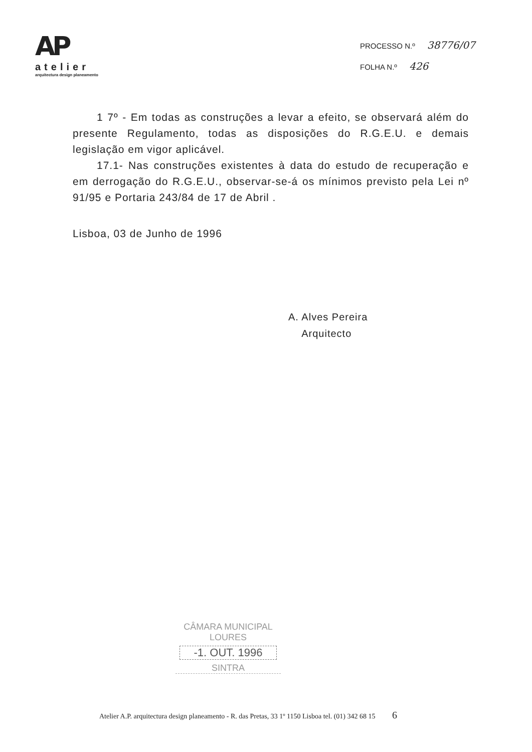AP
atelier
arquitectura design planeamento
PROCESSO N.º 38776/07
FOLHA N.º 426
1 7º - Em todas as construções a levar a efeito, se observará além do presente Regulamento, todas as disposições do R.G.E.U. e demais legislação em vigor aplicável.
17.1- Nas construções existentes à data do estudo de recuperação e em derrogação do R.G.E.U., observar-se-á os mínimos previsto pela Lei nº 91/95 e Portaria 243/84 de 17 de Abril .
Lisboa, 03 de Junho de 1996
A. Alves Pereira
Arquitecto
CÂMARA MUNICIPAL
LOURES
-1. OUT. 1996
SINTRA
Atelier A.P. arquitectura design planeamento - R. das Pretas, 33 1º 1150 Lisboa tel. (01) 342 68 15 6